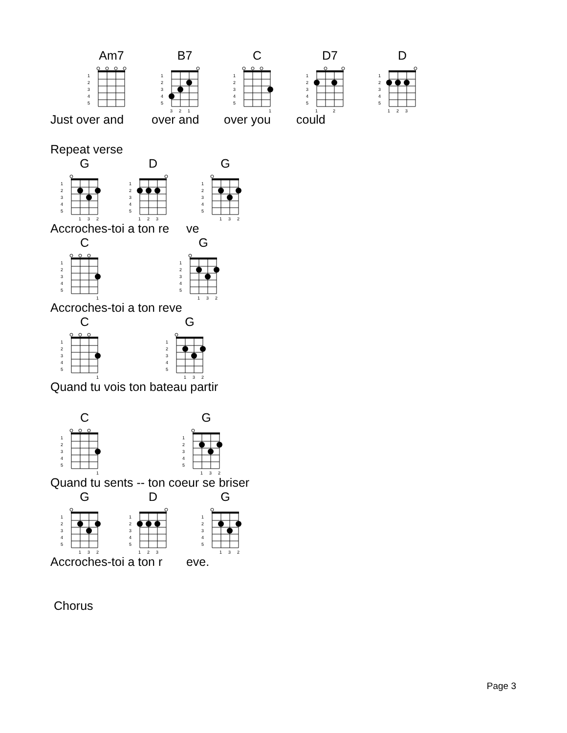Am7
1
2
3
4
5
B7
1
2
3
4
5
3
2
1
C
1
2
3
4
5
1
D7
1
2
3
4
5
1
2
D
1
2
3
4
5
1
2
3
Just over and over and over you could
Repeat verse
G
1
2
3
4
5
1
3
2
D
1
2
3
4
5
1
2
3
G
1
2
3
4
5
1
3
2
Accroches-toi a ton re ve
C
1
2
3
4
5
1
G
1
2
3
4
5
1
3
2
Accroches-toi a ton reve
C
1
2
3
4
5
1
G
1
2
3
4
5
1
3
2
Quand tu vois ton bateau partir
C
1
2
3
4
5
1
G
1
2
3
4
5
1
3
2
Quand tu sents -- ton coeur se briser
G
1
2
3
4
5
1
3
2
D
1
2
3
4
5
1
2
3
G
1
2
3
4
5
1
3
2
Accroches-toi a ton r eve.
Chorus
Page 3